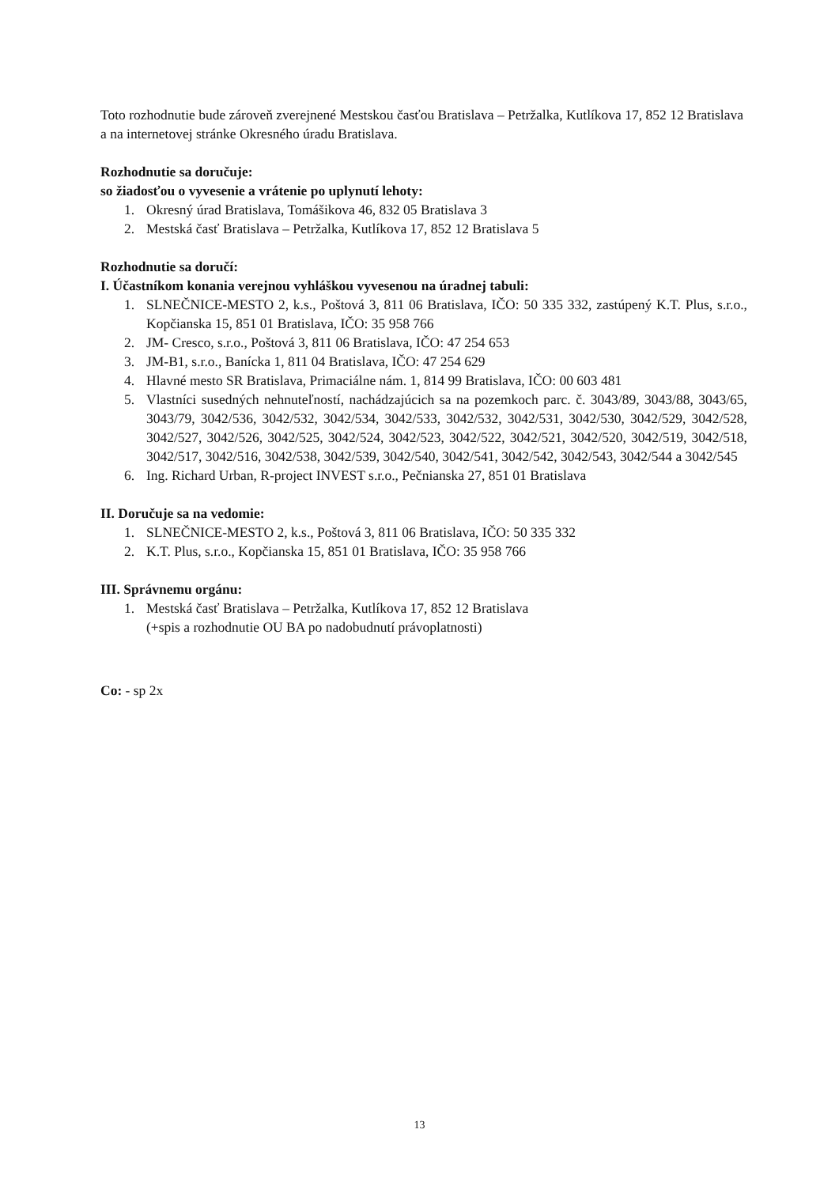Toto rozhodnutie bude zároveň zverejnené Mestskou časťou Bratislava – Petržalka, Kutlíkova 17, 852 12 Bratislava a na internetovej stránke Okresného úradu Bratislava.
Rozhodnutie sa doručuje:
so žiadosťou o vyvesenie a vrátenie po uplynutí lehoty:
1. Okresný úrad Bratislava, Tomášikova 46, 832 05 Bratislava 3
2. Mestská časť Bratislava – Petržalka, Kutlíkova 17, 852 12 Bratislava 5
Rozhodnutie sa doručí:
I. Účastníkom konania verejnou vyhláškou vyvesenou na úradnej tabuli:
1. SLNEČNICE-MESTO 2, k.s., Poštová 3, 811 06 Bratislava, IČO: 50 335 332, zastúpený K.T. Plus, s.r.o., Kopčianska 15, 851 01 Bratislava, IČO: 35 958 766
2. JM- Cresco, s.r.o., Poštová 3, 811 06 Bratislava, IČO: 47 254 653
3. JM-B1, s.r.o., Banícka 1, 811 04 Bratislava, IČO: 47 254 629
4. Hlavné mesto SR Bratislava, Primaciálne nám. 1, 814 99 Bratislava, IČO: 00 603 481
5. Vlastníci susedných nehnuteľností, nachádzajúcich sa na pozemkoch parc. č. 3043/89, 3043/88, 3043/65, 3043/79, 3042/536, 3042/532, 3042/534, 3042/533, 3042/532, 3042/531, 3042/530, 3042/529, 3042/528, 3042/527, 3042/526, 3042/525, 3042/524, 3042/523, 3042/522, 3042/521, 3042/520, 3042/519, 3042/518, 3042/517, 3042/516, 3042/538, 3042/539, 3042/540, 3042/541, 3042/542, 3042/543, 3042/544 a 3042/545
6. Ing. Richard Urban, R-project INVEST s.r.o., Pečnianska 27, 851 01 Bratislava
II. Doručuje sa na vedomie:
1. SLNEČNICE-MESTO 2, k.s., Poštová 3, 811 06 Bratislava, IČO: 50 335 332
2. K.T. Plus, s.r.o., Kopčianska 15, 851 01 Bratislava, IČO: 35 958 766
III. Správnemu orgánu:
1. Mestská časť Bratislava – Petržalka, Kutlíkova 17, 852 12 Bratislava
(+spis a rozhodnutie OU BA po nadobudnutí právoplatnosti)
Co: - sp 2x
13